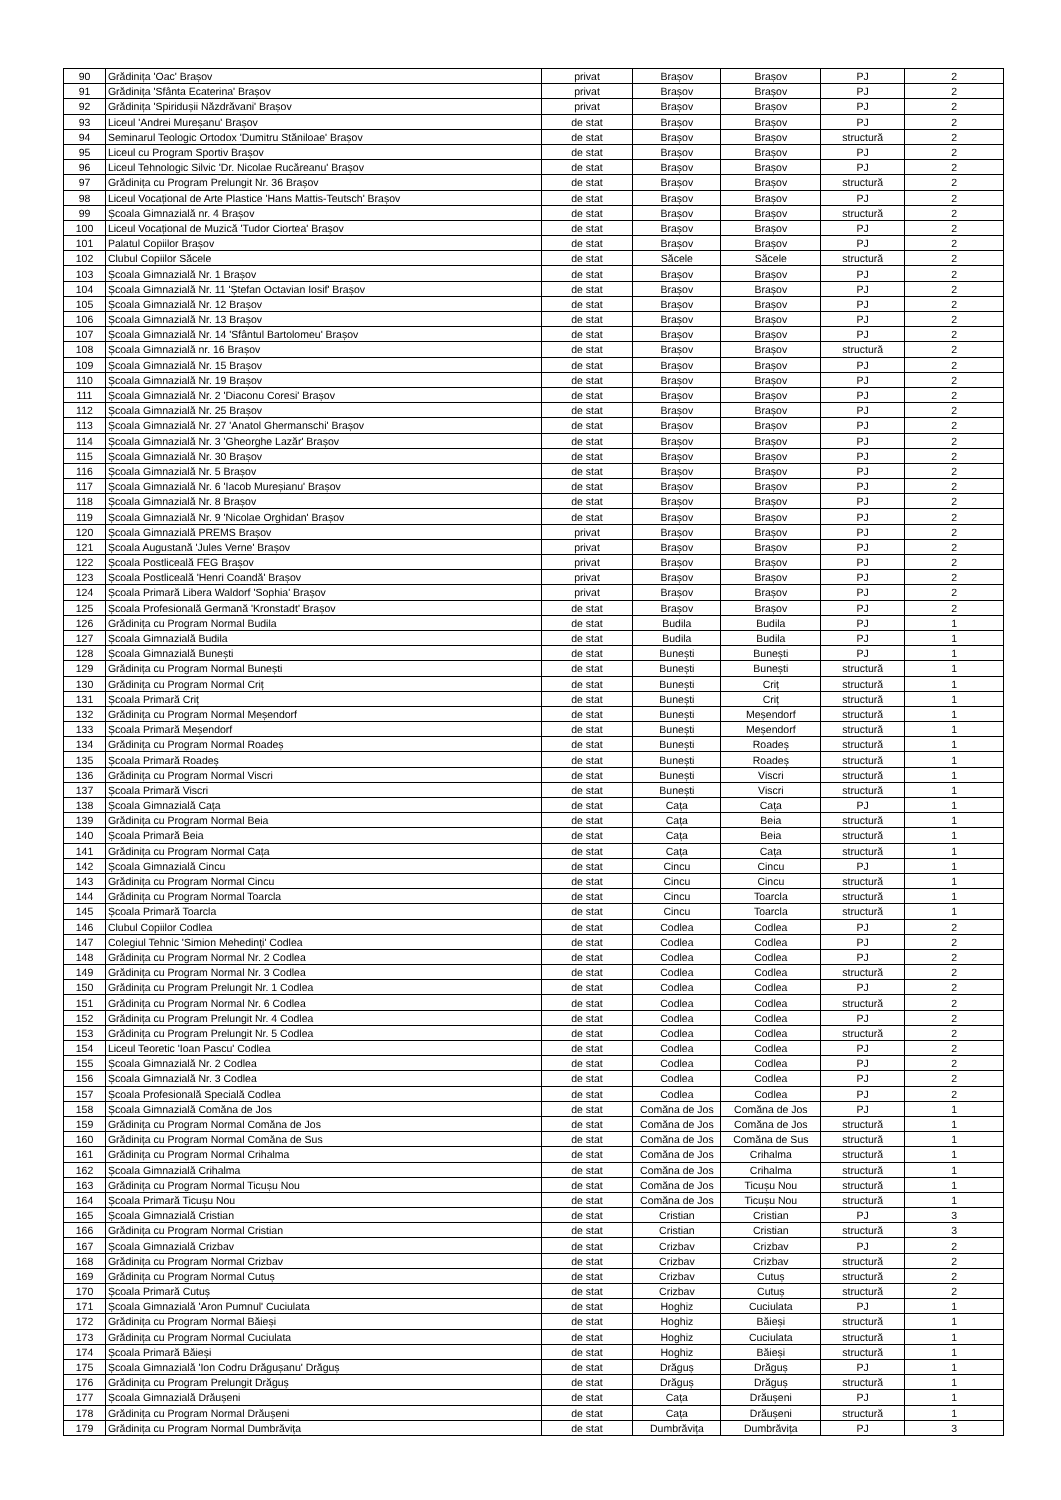| 90 | Grădinița 'Oac' Brașov | privat | Brașov | Brașov | PJ | 2 |
| 91 | Grădinița 'Sfânta Ecaterina' Brașov | privat | Brașov | Brașov | PJ | 2 |
| 92 | Grădinița 'Spiridușii Năzdrăvani' Brașov | privat | Brașov | Brașov | PJ | 2 |
| 93 | Liceul 'Andrei Mureșanu' Brașov | de stat | Brașov | Brașov | PJ | 2 |
| 94 | Seminarul Teologic Ortodox 'Dumitru Stăniloae' Brașov | de stat | Brașov | Brașov | structură | 2 |
| 95 | Liceul cu Program Sportiv Brașov | de stat | Brașov | Brașov | PJ | 2 |
| 96 | Liceul Tehnologic Silvic 'Dr. Nicolae Rucăreanu' Brașov | de stat | Brașov | Brașov | PJ | 2 |
| 97 | Grădinița cu Program Prelungit Nr. 36 Brașov | de stat | Brașov | Brașov | structură | 2 |
| 98 | Liceul Vocațional de Arte Plastice 'Hans Mattis-Teutsch' Brașov | de stat | Brașov | Brașov | PJ | 2 |
| 99 | Școala Gimnazială nr. 4 Brașov | de stat | Brașov | Brașov | structură | 2 |
| 100 | Liceul Vocațional de Muzică 'Tudor Ciortea' Brașov | de stat | Brașov | Brașov | PJ | 2 |
| 101 | Palatul Copiilor Brașov | de stat | Brașov | Brașov | PJ | 2 |
| 102 | Clubul Copiilor Săcele | de stat | Săcele | Săcele | structură | 2 |
| 103 | Școala Gimnazială Nr. 1 Brașov | de stat | Brașov | Brașov | PJ | 2 |
| 104 | Școala Gimnazială Nr. 11 'Ștefan Octavian Iosif' Brașov | de stat | Brașov | Brașov | PJ | 2 |
| 105 | Școala Gimnazială Nr. 12 Brașov | de stat | Brașov | Brașov | PJ | 2 |
| 106 | Școala Gimnazială Nr. 13 Brașov | de stat | Brașov | Brașov | PJ | 2 |
| 107 | Școala Gimnazială Nr. 14 'Sfântul Bartolomeu' Brașov | de stat | Brașov | Brașov | PJ | 2 |
| 108 | Școala Gimnazială nr. 16 Brașov | de stat | Brașov | Brașov | structură | 2 |
| 109 | Școala Gimnazială Nr. 15 Brașov | de stat | Brașov | Brașov | PJ | 2 |
| 110 | Școala Gimnazială Nr. 19 Brașov | de stat | Brașov | Brașov | PJ | 2 |
| 111 | Școala Gimnazială Nr. 2 'Diaconu Coresi' Brașov | de stat | Brașov | Brașov | PJ | 2 |
| 112 | Școala Gimnazială Nr. 25 Brașov | de stat | Brașov | Brașov | PJ | 2 |
| 113 | Școala Gimnazială Nr. 27 'Anatol Ghermanschi' Brașov | de stat | Brașov | Brașov | PJ | 2 |
| 114 | Școala Gimnazială Nr. 3 'Gheorghe Lazăr' Brașov | de stat | Brașov | Brașov | PJ | 2 |
| 115 | Școala Gimnazială Nr. 30 Brașov | de stat | Brașov | Brașov | PJ | 2 |
| 116 | Școala Gimnazială Nr. 5 Brașov | de stat | Brașov | Brașov | PJ | 2 |
| 117 | Școala Gimnazială Nr. 6 'Iacob Mureșianu' Brașov | de stat | Brașov | Brașov | PJ | 2 |
| 118 | Școala Gimnazială Nr. 8 Brașov | de stat | Brașov | Brașov | PJ | 2 |
| 119 | Școala Gimnazială Nr. 9 'Nicolae Orghidan' Brașov | de stat | Brașov | Brașov | PJ | 2 |
| 120 | Școala Gimnazială PREMS Brașov | privat | Brașov | Brașov | PJ | 2 |
| 121 | Școala Augustană 'Jules Verne' Brașov | privat | Brașov | Brașov | PJ | 2 |
| 122 | Școala Postliceală FEG Brașov | privat | Brașov | Brașov | PJ | 2 |
| 123 | Școala Postliceală 'Henri Coandă' Brașov | privat | Brașov | Brașov | PJ | 2 |
| 124 | Școala Primară Libera Waldorf 'Sophia' Brașov | privat | Brașov | Brașov | PJ | 2 |
| 125 | Școala Profesională Germană 'Kronstadt' Brașov | de stat | Brașov | Brașov | PJ | 2 |
| 126 | Grădinița cu Program Normal Budila | de stat | Budila | Budila | PJ | 1 |
| 127 | Școala Gimnazială Budila | de stat | Budila | Budila | PJ | 1 |
| 128 | Școala Gimnazială Bunești | de stat | Bunești | Bunești | PJ | 1 |
| 129 | Grădinița cu Program Normal Bunești | de stat | Bunești | Bunești | structură | 1 |
| 130 | Grădinița cu Program Normal Criț | de stat | Bunești | Criț | structură | 1 |
| 131 | Școala Primară Criț | de stat | Bunești | Criț | structură | 1 |
| 132 | Grădinița cu Program Normal Meșendorf | de stat | Bunești | Meșendorf | structură | 1 |
| 133 | Școala Primară Meșendorf | de stat | Bunești | Meșendorf | structură | 1 |
| 134 | Grădinița cu Program Normal Roadeș | de stat | Bunești | Roadeș | structură | 1 |
| 135 | Școala Primară Roadeș | de stat | Bunești | Roadeș | structură | 1 |
| 136 | Grădinița cu Program Normal Viscri | de stat | Bunești | Viscri | structură | 1 |
| 137 | Școala Primară Viscri | de stat | Bunești | Viscri | structură | 1 |
| 138 | Școala Gimnazială Cața | de stat | Cața | Cața | PJ | 1 |
| 139 | Grădinița cu Program Normal Beia | de stat | Cața | Beia | structură | 1 |
| 140 | Școala Primară Beia | de stat | Cața | Beia | structură | 1 |
| 141 | Grădinița cu Program Normal Cața | de stat | Cața | Cața | structură | 1 |
| 142 | Școala Gimnazială Cincu | de stat | Cincu | Cincu | PJ | 1 |
| 143 | Grădinița cu Program Normal Cincu | de stat | Cincu | Cincu | structură | 1 |
| 144 | Grădinița cu Program Normal Toarcla | de stat | Cincu | Toarcla | structură | 1 |
| 145 | Școala Primară Toarcla | de stat | Cincu | Toarcla | structură | 1 |
| 146 | Clubul Copiilor Codlea | de stat | Codlea | Codlea | PJ | 2 |
| 147 | Colegiul Tehnic 'Simion Mehedinți' Codlea | de stat | Codlea | Codlea | PJ | 2 |
| 148 | Grădinița cu Program Normal Nr. 2 Codlea | de stat | Codlea | Codlea | PJ | 2 |
| 149 | Grădinița cu Program Normal Nr. 3 Codlea | de stat | Codlea | Codlea | structură | 2 |
| 150 | Grădinița cu Program Prelungit Nr. 1 Codlea | de stat | Codlea | Codlea | PJ | 2 |
| 151 | Grădinița cu Program Normal Nr. 6 Codlea | de stat | Codlea | Codlea | structură | 2 |
| 152 | Grădinița cu Program Prelungit Nr. 4 Codlea | de stat | Codlea | Codlea | PJ | 2 |
| 153 | Grădinița cu Program Prelungit Nr. 5 Codlea | de stat | Codlea | Codlea | structură | 2 |
| 154 | Liceul Teoretic 'Ioan Pascu' Codlea | de stat | Codlea | Codlea | PJ | 2 |
| 155 | Școala Gimnazială Nr. 2 Codlea | de stat | Codlea | Codlea | PJ | 2 |
| 156 | Școala Gimnazială Nr. 3 Codlea | de stat | Codlea | Codlea | PJ | 2 |
| 157 | Școala Profesională Specială Codlea | de stat | Codlea | Codlea | PJ | 2 |
| 158 | Școala Gimnazială Comăna de Jos | de stat | Comăna de Jos | Comăna de Jos | PJ | 1 |
| 159 | Grădinița cu Program Normal Comăna de Jos | de stat | Comăna de Jos | Comăna de Jos | structură | 1 |
| 160 | Grădinița cu Program Normal Comăna de Sus | de stat | Comăna de Jos | Comăna de Sus | structură | 1 |
| 161 | Grădinița cu Program Normal Crihalma | de stat | Comăna de Jos | Crihalma | structură | 1 |
| 162 | Școala Gimnazială Crihalma | de stat | Comăna de Jos | Crihalma | structură | 1 |
| 163 | Grădinița cu Program Normal Ticușu Nou | de stat | Comăna de Jos | Ticușu Nou | structură | 1 |
| 164 | Școala Primară Ticușu Nou | de stat | Comăna de Jos | Ticușu Nou | structură | 1 |
| 165 | Școala Gimnazială Cristian | de stat | Cristian | Cristian | PJ | 3 |
| 166 | Grădinița cu Program Normal Cristian | de stat | Cristian | Cristian | structură | 3 |
| 167 | Școala Gimnazială Crizbav | de stat | Crizbav | Crizbav | PJ | 2 |
| 168 | Grădinița cu Program Normal Crizbav | de stat | Crizbav | Crizbav | structură | 2 |
| 169 | Grădinița cu Program Normal Cutuș | de stat | Crizbav | Cutuș | structură | 2 |
| 170 | Școala Primară Cutuș | de stat | Crizbav | Cutuș | structură | 2 |
| 171 | Școala Gimnazială 'Aron Pumnul' Cuciulata | de stat | Hoghiz | Cuciulata | PJ | 1 |
| 172 | Grădinița cu Program Normal Băieși | de stat | Hoghiz | Băieși | structură | 1 |
| 173 | Grădinița cu Program Normal Cuciulata | de stat | Hoghiz | Cuciulata | structură | 1 |
| 174 | Școala Primară Băieși | de stat | Hoghiz | Băieși | structură | 1 |
| 175 | Școala Gimnazială 'Ion Codru Drăgușanu' Drăguș | de stat | Drăguș | Drăguș | PJ | 1 |
| 176 | Grădinița cu Program Prelungit Drăguș | de stat | Drăguș | Drăguș | structură | 1 |
| 177 | Școala Gimnazială Drăușeni | de stat | Cața | Drăușeni | PJ | 1 |
| 178 | Grădinița cu Program Normal Drăușeni | de stat | Cața | Drăușeni | structură | 1 |
| 179 | Grădinița cu Program Normal Dumbrăvița | de stat | Dumbrăvița | Dumbrăvița | PJ | 3 |